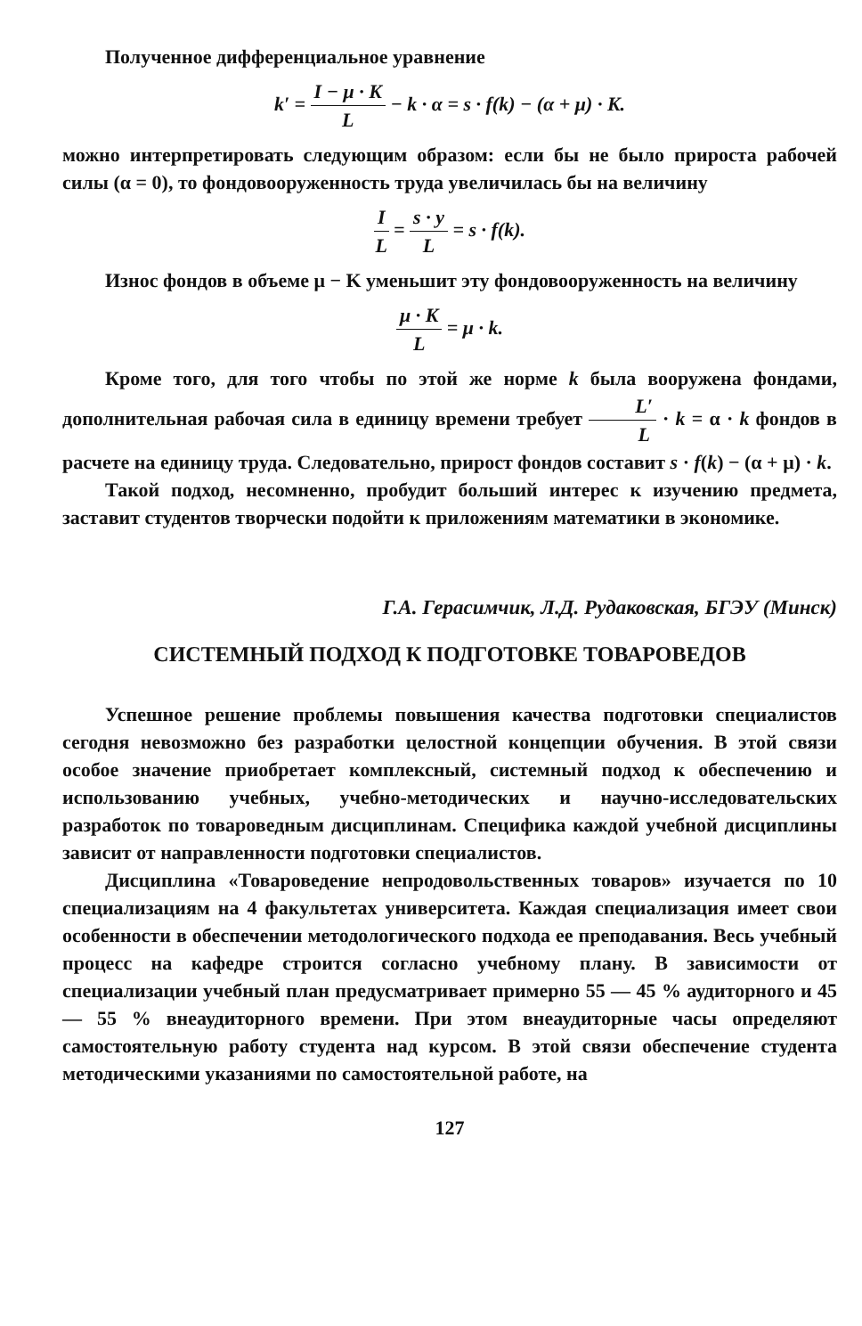Полученное дифференциальное уравнение
k′ = I − μ · K L − k · α = s · f(k) − (α + μ) · K.
можно интерпретировать следующим образом: если бы не было прироста рабочей силы (α = 0), то фондовооруженность труда увеличилась бы на величину
I L = s · y L = s · f(k).
Износ фондов в объеме μ − K уменьшит эту фондовооруженность на величину
μ · K L = μ · k.
Кроме того, для того чтобы по этой же норме k была вооружена фондами, дополнительная рабочая сила в единицу времени требует L′ L · k = α · k фондов в расчете на единицу труда. Следовательно, прирост фондов составит s · f(k) − (α + μ) · k.
Такой подход, несомненно, пробудит больший интерес к изучению предмета, заставит студентов творчески подойти к приложениям математики в экономике.
Г.А. Герасимчик, Л.Д. Рудаковская, БГЭУ (Минск)
СИСТЕМНЫЙ ПОДХОД К ПОДГОТОВКЕ ТОВАРОВЕДОВ
Успешное решение проблемы повышения качества подготовки специалистов сегодня невозможно без разработки целостной концепции обучения. В этой связи особое значение приобретает комплексный, системный подход к обеспечению и использованию учебных, учебно-методических и научно-исследовательских разработок по товароведным дисциплинам. Специфика каждой учебной дисциплины зависит от направленности подготовки специалистов.
Дисциплина «Товароведение непродовольственных товаров» изучается по 10 специализациям на 4 факультетах университета. Каждая специализация имеет свои особенности в обеспечении методологического подхода ее преподавания. Весь учебный процесс на кафедре строится согласно учебному плану. В зависимости от специализации учебный план предусматривает примерно 55 — 45 % аудиторного и 45 — 55 % внеаудиторного времени. При этом внеаудиторные часы определяют самостоятельную работу студента над курсом. В этой связи обеспечение студента методическими указаниями по самостоятельной работе, на
127